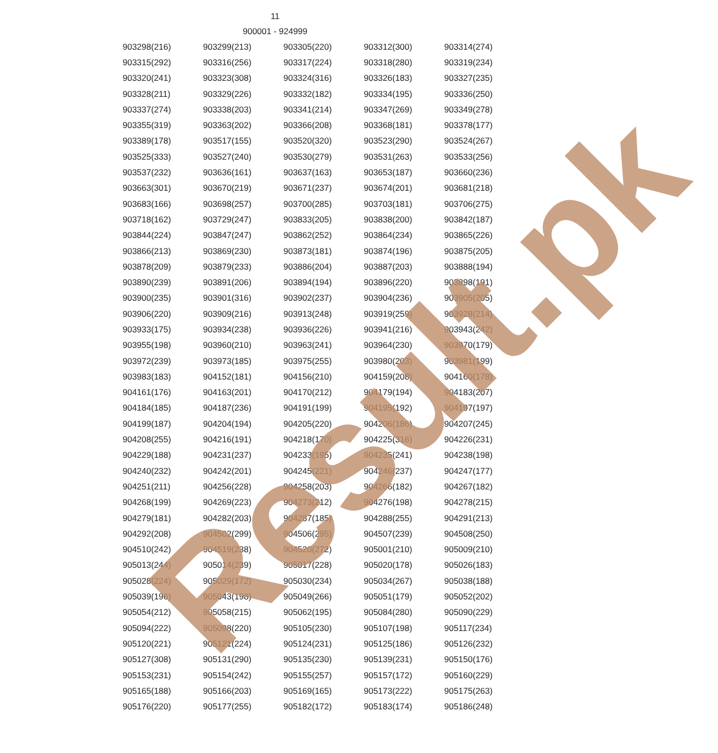11
900001 - 924999
| 903298(216) | 903299(213) | 903305(220) | 903312(300) | 903314(274) |
| 903315(292) | 903316(256) | 903317(224) | 903318(280) | 903319(234) |
| 903320(241) | 903323(308) | 903324(316) | 903326(183) | 903327(235) |
| 903328(211) | 903329(226) | 903332(182) | 903334(195) | 903336(250) |
| 903337(274) | 903338(203) | 903341(214) | 903347(269) | 903349(278) |
| 903355(319) | 903363(202) | 903366(208) | 903368(181) | 903378(177) |
| 903389(178) | 903517(155) | 903520(320) | 903523(290) | 903524(267) |
| 903525(333) | 903527(240) | 903530(279) | 903531(263) | 903533(256) |
| 903537(232) | 903636(161) | 903637(163) | 903653(187) | 903660(236) |
| 903663(301) | 903670(219) | 903671(237) | 903674(201) | 903681(218) |
| 903683(166) | 903698(257) | 903700(285) | 903703(181) | 903706(275) |
| 903718(162) | 903729(247) | 903833(205) | 903838(200) | 903842(187) |
| 903844(224) | 903847(247) | 903862(252) | 903864(234) | 903865(226) |
| 903866(213) | 903869(230) | 903873(181) | 903874(196) | 903875(205) |
| 903878(209) | 903879(233) | 903886(204) | 903887(203) | 903888(194) |
| 903890(239) | 903891(206) | 903894(194) | 903896(220) | 903898(191) |
| 903900(235) | 903901(316) | 903902(237) | 903904(236) | 903905(205) |
| 903906(220) | 903909(216) | 903913(248) | 903919(259) | 903928(214) |
| 903933(175) | 903934(238) | 903936(226) | 903941(216) | 903943(242) |
| 903955(198) | 903960(210) | 903963(241) | 903964(230) | 903970(179) |
| 903972(239) | 903973(185) | 903975(255) | 903980(203) | 903981(199) |
| 903983(183) | 904152(181) | 904156(210) | 904159(208) | 904160(178) |
| 904161(176) | 904163(201) | 904170(212) | 904179(194) | 904183(207) |
| 904184(185) | 904187(236) | 904191(199) | 904195(192) | 904197(197) |
| 904199(187) | 904204(194) | 904205(220) | 904206(186) | 904207(245) |
| 904208(255) | 904216(191) | 904218(170) | 904225(316) | 904226(231) |
| 904229(188) | 904231(237) | 904233(195) | 904235(241) | 904238(198) |
| 904240(232) | 904242(201) | 904245(221) | 904246(237) | 904247(177) |
| 904251(211) | 904256(228) | 904258(203) | 904266(182) | 904267(182) |
| 904268(199) | 904269(223) | 904273(212) | 904276(198) | 904278(215) |
| 904279(181) | 904282(203) | 904287(185) | 904288(255) | 904291(213) |
| 904292(208) | 904502(299) | 904506(295) | 904507(239) | 904508(250) |
| 904510(242) | 904519(238) | 904520(272) | 905001(210) | 905009(210) |
| 905013(244) | 905014(239) | 905017(228) | 905020(178) | 905026(183) |
| 905028(224) | 905029(172) | 905030(234) | 905034(267) | 905038(188) |
| 905039(196) | 905043(198) | 905049(266) | 905051(179) | 905052(202) |
| 905054(212) | 905058(215) | 905062(195) | 905084(280) | 905090(229) |
| 905094(222) | 905098(220) | 905105(230) | 905107(198) | 905117(234) |
| 905120(221) | 905121(224) | 905124(231) | 905125(186) | 905126(232) |
| 905127(308) | 905131(290) | 905135(230) | 905139(231) | 905150(176) |
| 905153(231) | 905154(242) | 905155(257) | 905157(172) | 905160(229) |
| 905165(188) | 905166(203) | 905169(165) | 905173(222) | 905175(263) |
| 905176(220) | 905177(255) | 905182(172) | 905183(174) | 905186(248) |
Result.pk